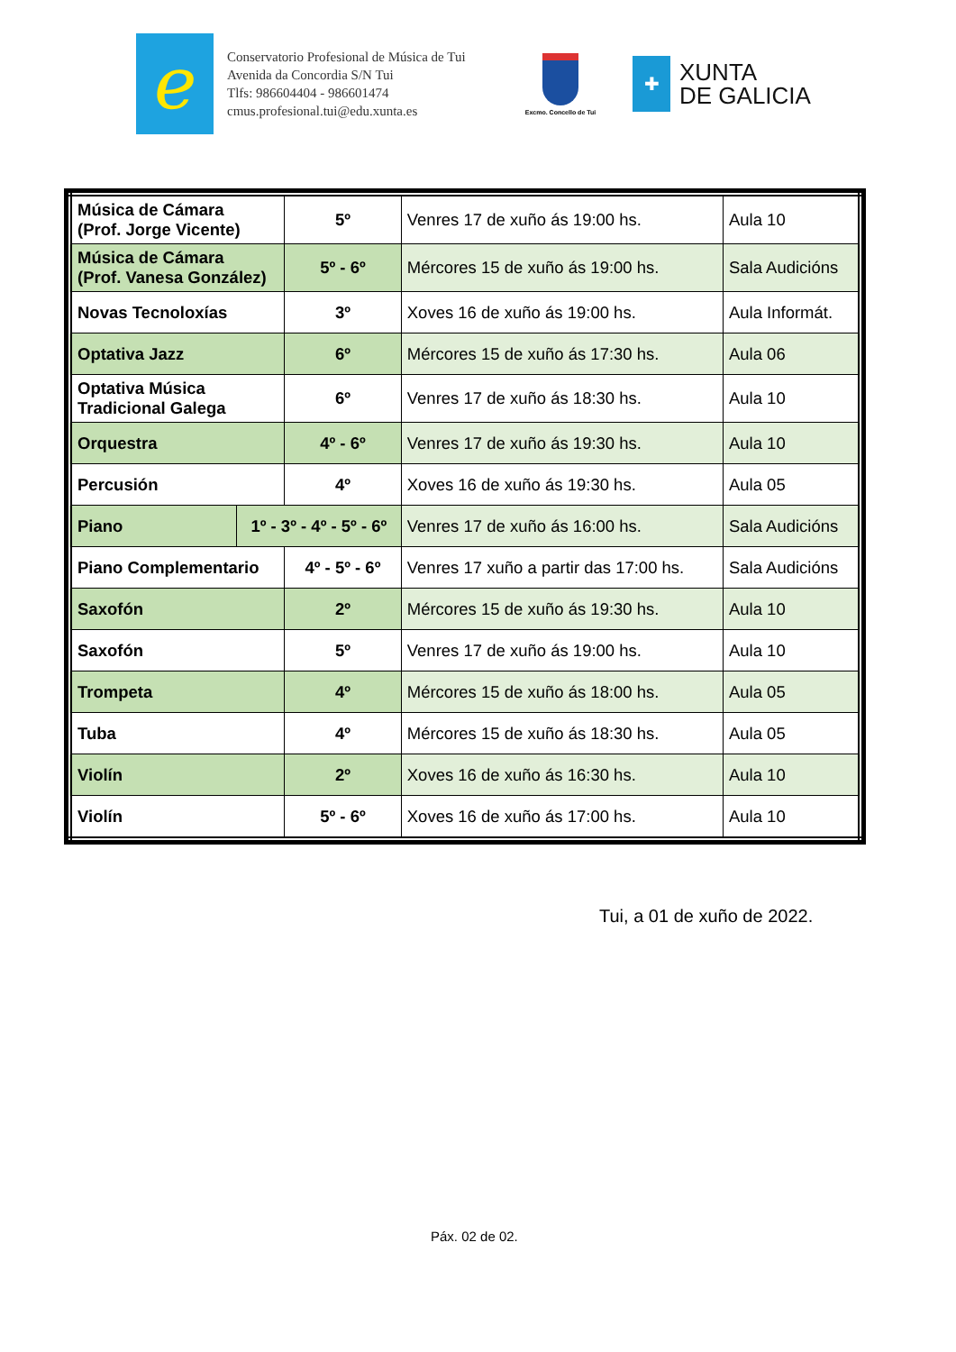ℯ
Conservatorio Profesional de Música de Tui
Avenida da Concordia S/N Tui
Tlfs: 986604404 - 986601474
cmus.profesional.tui@edu.xunta.es
Excmo. Concello de Tui
✚
XUNTA
DE GALICIA
| Música de Cámara (Prof. Jorge Vicente) | | 5º | Venres 17 de xuño ás 19:00 hs. | Aula 10 |
| Música de Cámara (Prof. Vanesa González) | | 5º - 6º | Mércores 15 de xuño ás 19:00 hs. | Sala Audicións |
| Novas Tecnoloxías | | 3º | Xoves 16 de xuño ás 19:00 hs. | Aula Informát. |
| Optativa Jazz | | 6º | Mércores 15 de xuño ás 17:30 hs. | Aula 06 |
| Optativa Música Tradicional Galega | | 6º | Venres 17 de xuño ás 18:30 hs. | Aula 10 |
| Orquestra | | 4º - 6º | Venres 17 de xuño ás 19:30 hs. | Aula 10 |
| Percusión | | 4º | Xoves 16 de xuño ás 19:30 hs. | Aula 05 |
| Piano | 1º - 3º - 4º - 5º - 6º | | Venres 17 de xuño ás 16:00 hs. | Sala Audicións |
| Piano Complementario | | 4º - 5º - 6º | Venres 17 xuño a partir das 17:00 hs. | Sala Audicións |
| Saxofón | | 2º | Mércores 15 de xuño ás 19:30 hs. | Aula 10 |
| Saxofón | | 5º | Venres 17 de xuño ás 19:00 hs. | Aula 10 |
| Trompeta | | 4º | Mércores 15 de xuño ás 18:00 hs. | Aula 05 |
| Tuba | | 4º | Mércores 15 de xuño ás 18:30 hs. | Aula 05 |
| Violín | | 2º | Xoves 16 de xuño ás 16:30 hs. | Aula 10 |
| Violín | | 5º - 6º | Xoves 16 de xuño ás 17:00 hs. | Aula 10 |
Tui, a 01 de xuño de 2022.
Páx. 02 de 02.